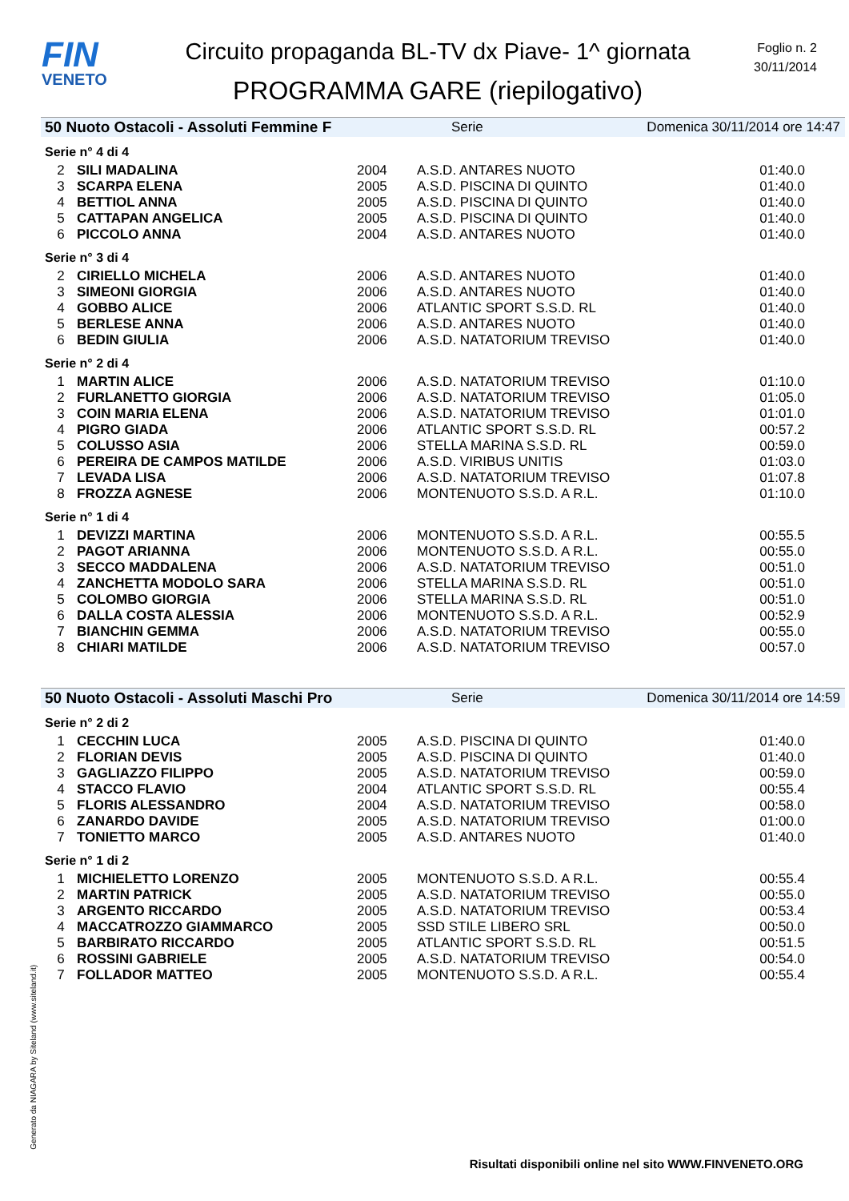FIN
VENETO
Circuito propaganda BL-TV dx Piave- 1^ giornata
PROGRAMMA GARE (riepilogativo)
Foglio n. 2
30/11/2014
50 Nuoto Ostacoli - Assoluti Femmine F Serie Domenica 30/11/2014 ore 14:47
Serie n° 4 di 4
| 2 | SILI MADALINA | 2004 | A.S.D. ANTARES NUOTO | 01:40.0 |
| 3 | SCARPA ELENA | 2005 | A.S.D. PISCINA DI QUINTO | 01:40.0 |
| 4 | BETTIOL ANNA | 2005 | A.S.D. PISCINA DI QUINTO | 01:40.0 |
| 5 | CATTAPAN ANGELICA | 2005 | A.S.D. PISCINA DI QUINTO | 01:40.0 |
| 6 | PICCOLO ANNA | 2004 | A.S.D. ANTARES NUOTO | 01:40.0 |
Serie n° 3 di 4
| 2 | CIRIELLO MICHELA | 2006 | A.S.D. ANTARES NUOTO | 01:40.0 |
| 3 | SIMEONI GIORGIA | 2006 | A.S.D. ANTARES NUOTO | 01:40.0 |
| 4 | GOBBO ALICE | 2006 | ATLANTIC SPORT S.S.D. RL | 01:40.0 |
| 5 | BERLESE ANNA | 2006 | A.S.D. ANTARES NUOTO | 01:40.0 |
| 6 | BEDIN GIULIA | 2006 | A.S.D. NATATORIUM TREVISO | 01:40.0 |
Serie n° 2 di 4
| 1 | MARTIN ALICE | 2006 | A.S.D. NATATORIUM TREVISO | 01:10.0 |
| 2 | FURLANETTO GIORGIA | 2006 | A.S.D. NATATORIUM TREVISO | 01:05.0 |
| 3 | COIN MARIA ELENA | 2006 | A.S.D. NATATORIUM TREVISO | 01:01.0 |
| 4 | PIGRO GIADA | 2006 | ATLANTIC SPORT S.S.D. RL | 00:57.2 |
| 5 | COLUSSO ASIA | 2006 | STELLA MARINA S.S.D. RL | 00:59.0 |
| 6 | PEREIRA DE CAMPOS MATILDE | 2006 | A.S.D. VIRIBUS UNITIS | 01:03.0 |
| 7 | LEVADA LISA | 2006 | A.S.D. NATATORIUM TREVISO | 01:07.8 |
| 8 | FROZZA AGNESE | 2006 | MONTENUOTO S.S.D. A R.L. | 01:10.0 |
Serie n° 1 di 4
| 1 | DEVIZZI MARTINA | 2006 | MONTENUOTO S.S.D. A R.L. | 00:55.5 |
| 2 | PAGOT ARIANNA | 2006 | MONTENUOTO S.S.D. A R.L. | 00:55.0 |
| 3 | SECCO MADDALENA | 2006 | A.S.D. NATATORIUM TREVISO | 00:51.0 |
| 4 | ZANCHETTA MODOLO SARA | 2006 | STELLA MARINA S.S.D. RL | 00:51.0 |
| 5 | COLOMBO GIORGIA | 2006 | STELLA MARINA S.S.D. RL | 00:51.0 |
| 6 | DALLA COSTA ALESSIA | 2006 | MONTENUOTO S.S.D. A R.L. | 00:52.9 |
| 7 | BIANCHIN GEMMA | 2006 | A.S.D. NATATORIUM TREVISO | 00:55.0 |
| 8 | CHIARI MATILDE | 2006 | A.S.D. NATATORIUM TREVISO | 00:57.0 |
50 Nuoto Ostacoli - Assoluti Maschi Pro Serie Domenica 30/11/2014 ore 14:59
Serie n° 2 di 2
| 1 | CECCHIN LUCA | 2005 | A.S.D. PISCINA DI QUINTO | 01:40.0 |
| 2 | FLORIAN DEVIS | 2005 | A.S.D. PISCINA DI QUINTO | 01:40.0 |
| 3 | GAGLIAZZO FILIPPO | 2005 | A.S.D. NATATORIUM TREVISO | 00:59.0 |
| 4 | STACCO FLAVIO | 2004 | ATLANTIC SPORT S.S.D. RL | 00:55.4 |
| 5 | FLORIS ALESSANDRO | 2004 | A.S.D. NATATORIUM TREVISO | 00:58.0 |
| 6 | ZANARDO DAVIDE | 2005 | A.S.D. NATATORIUM TREVISO | 01:00.0 |
| 7 | TONIETTO MARCO | 2005 | A.S.D. ANTARES NUOTO | 01:40.0 |
Serie n° 1 di 2
| 1 | MICHIELETTO LORENZO | 2005 | MONTENUOTO S.S.D. A R.L. | 00:55.4 |
| 2 | MARTIN PATRICK | 2005 | A.S.D. NATATORIUM TREVISO | 00:55.0 |
| 3 | ARGENTO RICCARDO | 2005 | A.S.D. NATATORIUM TREVISO | 00:53.4 |
| 4 | MACCATROZZO GIAMMARCO | 2005 | SSD STILE LIBERO SRL | 00:50.0 |
| 5 | BARBIRATO RICCARDO | 2005 | ATLANTIC SPORT S.S.D. RL | 00:51.5 |
| 6 | ROSSINI GABRIELE | 2005 | A.S.D. NATATORIUM TREVISO | 00:54.0 |
| 7 | FOLLADOR MATTEO | 2005 | MONTENUOTO S.S.D. A R.L. | 00:55.4 |
Generato da NIAGARA by Siteland (www.siteland.it)
Risultati disponibili online nel sito WWW.FINVENETO.ORG